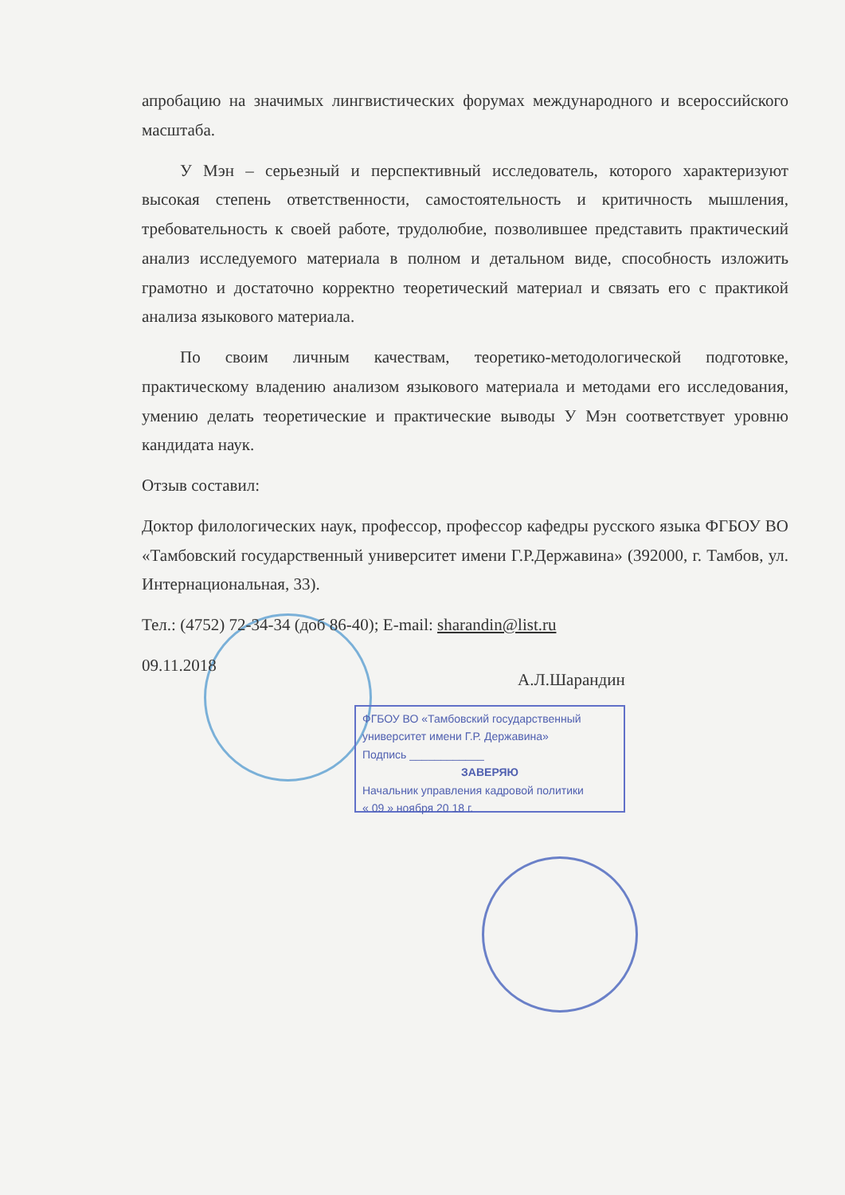апробацию на значимых лингвистических форумах международного и всероссийского масштаба.
У Мэн – серьезный и перспективный исследователь, которого характеризуют высокая степень ответственности, самостоятельность и критичность мышления, требовательность к своей работе, трудолюбие, позволившее представить практический анализ исследуемого материала в полном и детальном виде, способность изложить грамотно и достаточно корректно теоретический материал и связать его с практикой анализа языкового материала.
По своим личным качествам, теоретико-методологической подготовке, практическому владению анализом языкового материала и методами его исследования, умению делать теоретические и практические выводы У Мэн соответствует уровню кандидата наук.
Отзыв составил:
Доктор филологических наук, профессор, профессор кафедры русского языка ФГБОУ ВО «Тамбовский государственный университет имени Г.Р.Державина» (392000, г. Тамбов, ул. Интернациональная, 33).
Тел.: (4752) 72-34-34 (доб 86-40); E-mail: sharandin@list.ru
09.11.2018
А.Л.Шарандин
ФГБОУ ВО «Тамбовский государственный университет имени Г.Р. Державина»
Подпись ____________
ЗАВЕРЯЮ
Начальник управления кадровой политики
« 09 » ноября 20 18 г.